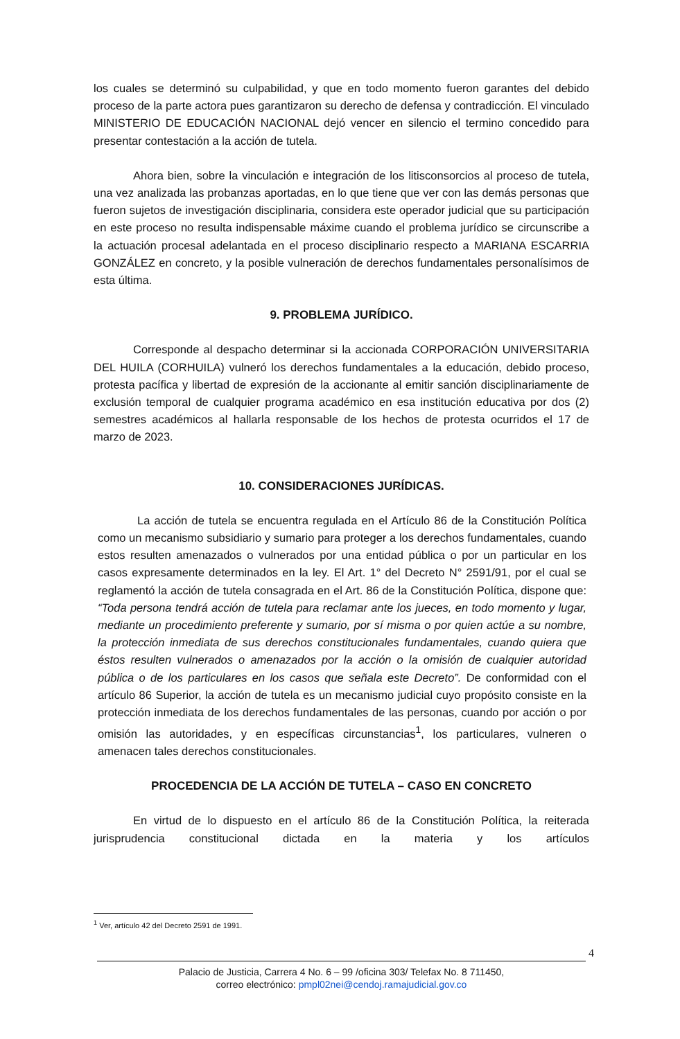los cuales se determinó su culpabilidad, y que en todo momento fueron garantes del debido proceso de la parte actora pues garantizaron su derecho de defensa y contradicción. El vinculado MINISTERIO DE EDUCACIÓN NACIONAL dejó vencer en silencio el termino concedido para presentar contestación a la acción de tutela.
Ahora bien, sobre la vinculación e integración de los litisconsorcios al proceso de tutela, una vez analizada las probanzas aportadas, en lo que tiene que ver con las demás personas que fueron sujetos de investigación disciplinaria, considera este operador judicial que su participación en este proceso no resulta indispensable máxime cuando el problema jurídico se circunscribe a la actuación procesal adelantada en el proceso disciplinario respecto a MARIANA ESCARRIA GONZÁLEZ en concreto, y la posible vulneración de derechos fundamentales personalísimos de esta última.
9. PROBLEMA JURÍDICO.
Corresponde al despacho determinar si la accionada CORPORACIÓN UNIVERSITARIA DEL HUILA (CORHUILA) vulneró los derechos fundamentales a la educación, debido proceso, protesta pacífica y libertad de expresión de la accionante al emitir sanción disciplinariamente de exclusión temporal de cualquier programa académico en esa institución educativa por dos (2) semestres académicos al hallarla responsable de los hechos de protesta ocurridos el 17 de marzo de 2023.
10. CONSIDERACIONES JURÍDICAS.
La acción de tutela se encuentra regulada en el Artículo 86 de la Constitución Política como un mecanismo subsidiario y sumario para proteger a los derechos fundamentales, cuando estos resulten amenazados o vulnerados por una entidad pública o por un particular en los casos expresamente determinados en la ley. El Art. 1° del Decreto N° 2591/91, por el cual se reglamentó la acción de tutela consagrada en el Art. 86 de la Constitución Política, dispone que: “Toda persona tendrá acción de tutela para reclamar ante los jueces, en todo momento y lugar, mediante un procedimiento preferente y sumario, por sí misma o por quien actúe a su nombre, la protección inmediata de sus derechos constitucionales fundamentales, cuando quiera que éstos resulten vulnerados o amenazados por la acción o la omisión de cualquier autoridad pública o de los particulares en los casos que señala este Decreto”. De conformidad con el artículo 86 Superior, la acción de tutela es un mecanismo judicial cuyo propósito consiste en la protección inmediata de los derechos fundamentales de las personas, cuando por acción o por omisión las autoridades, y en específicas circunstancias<sup>1</sup>, los particulares, vulneren o amenacen tales derechos constitucionales.
PROCEDENCIA DE LA ACCIÓN DE TUTELA – CASO EN CONCRETO
En virtud de lo dispuesto en el artículo 86 de la Constitución Política, la reiterada jurisprudencia constitucional dictada en la materia y los artículos
<sup>1</sup> Ver, artículo 42 del Decreto 2591 de 1991.
4
Palacio de Justicia, Carrera 4 No. 6 – 99 /oficina 303/ Telefax No. 8 711450,
correo electrónico: pmpl02nei@cendoj.ramajudicial.gov.co